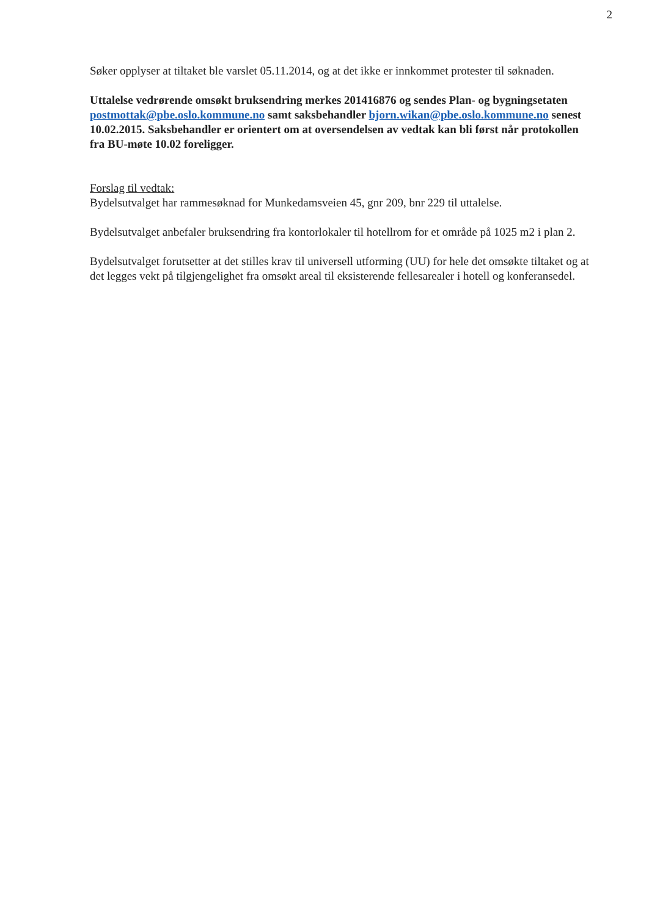2
Søker opplyser at tiltaket ble varslet 05.11.2014, og at det ikke er innkommet protester til søknaden.
Uttalelse vedrørende omsøkt bruksendring merkes 201416876 og sendes Plan- og bygningsetaten postmottak@pbe.oslo.kommune.no samt saksbehandler bjorn.wikan@pbe.oslo.kommune.no senest 10.02.2015. Saksbehandler er orientert om at oversendelsen av vedtak kan bli først når protokollen fra BU-møte 10.02 foreligger.
Forslag til vedtak:
Bydelsutvalget har rammesøknad for Munkedamsveien 45, gnr 209, bnr 229 til uttalelse.
Bydelsutvalget anbefaler bruksendring fra kontorlokaler til hotellrom for et område på 1025 m2 i plan 2.
Bydelsutvalget forutsetter at det stilles krav til universell utforming (UU) for hele det omsøkte tiltaket og at det legges vekt på tilgjengelighet fra omsøkt areal til eksisterende fellesarealer i hotell og konferansedel.